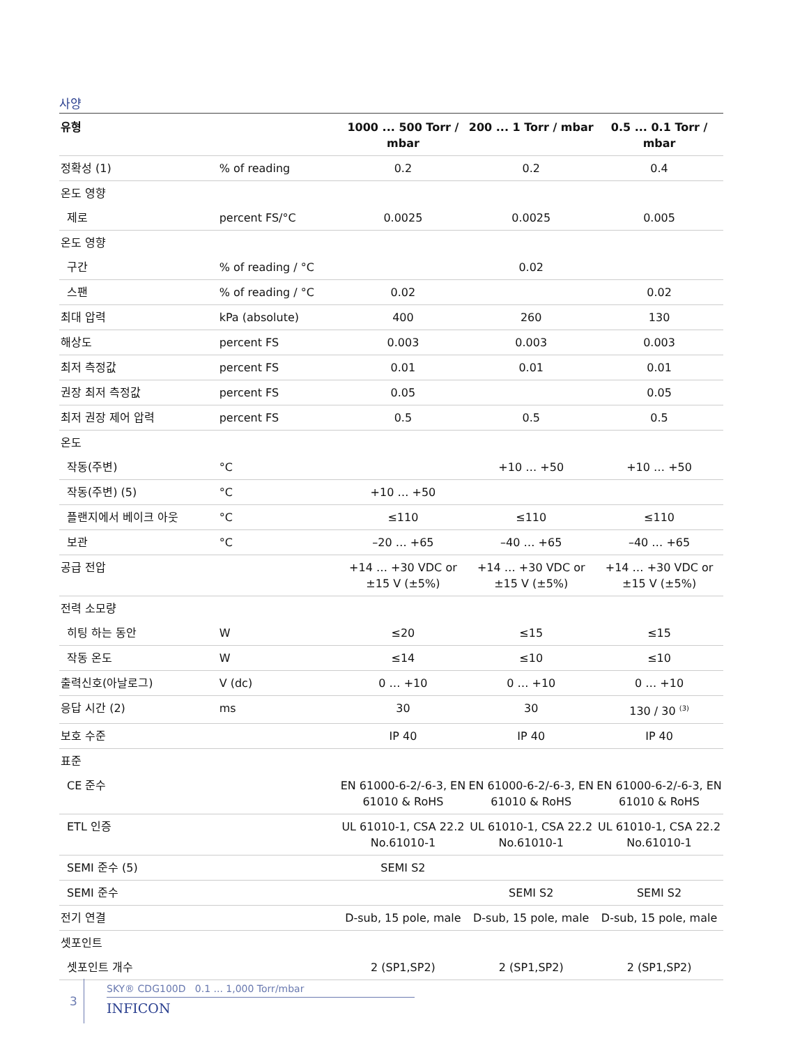사양
| 유형 | | 1000 ... 500 Torr / mbar | 200 ... 1 Torr / mbar | 0.5 ... 0.1 Torr / mbar |
| --- | --- | --- | --- | --- |
| 정확성 (1) | % of reading | 0.2 | 0.2 | 0.4 |
| 온도 영향 | | | | |
| 제로 | percent FS/°C | 0.0025 | 0.0025 | 0.005 |
| 온도 영향 | | | | |
| 구간 | % of reading / °C | | 0.02 | |
| 스팬 | % of reading / °C | 0.02 | | 0.02 |
| 최대 압력 | kPa (absolute) | 400 | 260 | 130 |
| 해상도 | percent FS | 0.003 | 0.003 | 0.003 |
| 최저 측정값 | percent FS | 0.01 | 0.01 | 0.01 |
| 권장 최저 측정값 | percent FS | 0.05 | | 0.05 |
| 최저 권장 제어 압력 | percent FS | 0.5 | 0.5 | 0.5 |
| 온도 | | | | |
| 작동(주변) | °C | | +10 … +50 | +10 … +50 |
| 작동(주변) (5) | °C | +10 … +50 | | |
| 플랜지에서 베이크 아웃 | °C | ≤110 | ≤110 | ≤110 |
| 보관 | °C | –20 … +65 | –40 … +65 | –40 … +65 |
| 공급 전압 | | +14 … +30 VDC or ±15 V (±5%) | +14 … +30 VDC or ±15 V (±5%) | +14 … +30 VDC or ±15 V (±5%) |
| 전력 소모량 | | | | |
| 히팅 하는 동안 | W | ≤20 | ≤15 | ≤15 |
| 작동 온도 | W | ≤14 | ≤10 | ≤10 |
| 출력신호(아날로그) | V (dc) | 0 … +10 | 0 … +10 | 0 … +10 |
| 응답 시간 (2) | ms | 30 | 30 | 130 / 30 <sup>(3)</sup> |
| 보호 수준 | | IP 40 | IP 40 | IP 40 |
| 표준 | | | | |
| CE 준수 | | EN 61000-6-2/-6-3, EN 61010 & RoHS | EN 61000-6-2/-6-3, EN 61010 & RoHS | EN 61000-6-2/-6-3, EN 61010 & RoHS |
| ETL 인증 | | UL 61010-1, CSA 22.2 No.61010-1 | UL 61010-1, CSA 22.2 No.61010-1 | UL 61010-1, CSA 22.2 No.61010-1 |
| SEMI 준수 (5) | | SEMI S2 | | |
| SEMI 준수 | | | SEMI S2 | SEMI S2 |
| 전기 연결 | | D-sub, 15 pole, male | D-sub, 15 pole, male | D-sub, 15 pole, male |
| 셋포인트 | | | | |
| 셋포인트 개수 | | 2 (SP1,SP2) | 2 (SP1,SP2) | 2 (SP1,SP2) |
3
SKY® CDG100D 0.1 ... 1,000 Torr/mbar
INFICON